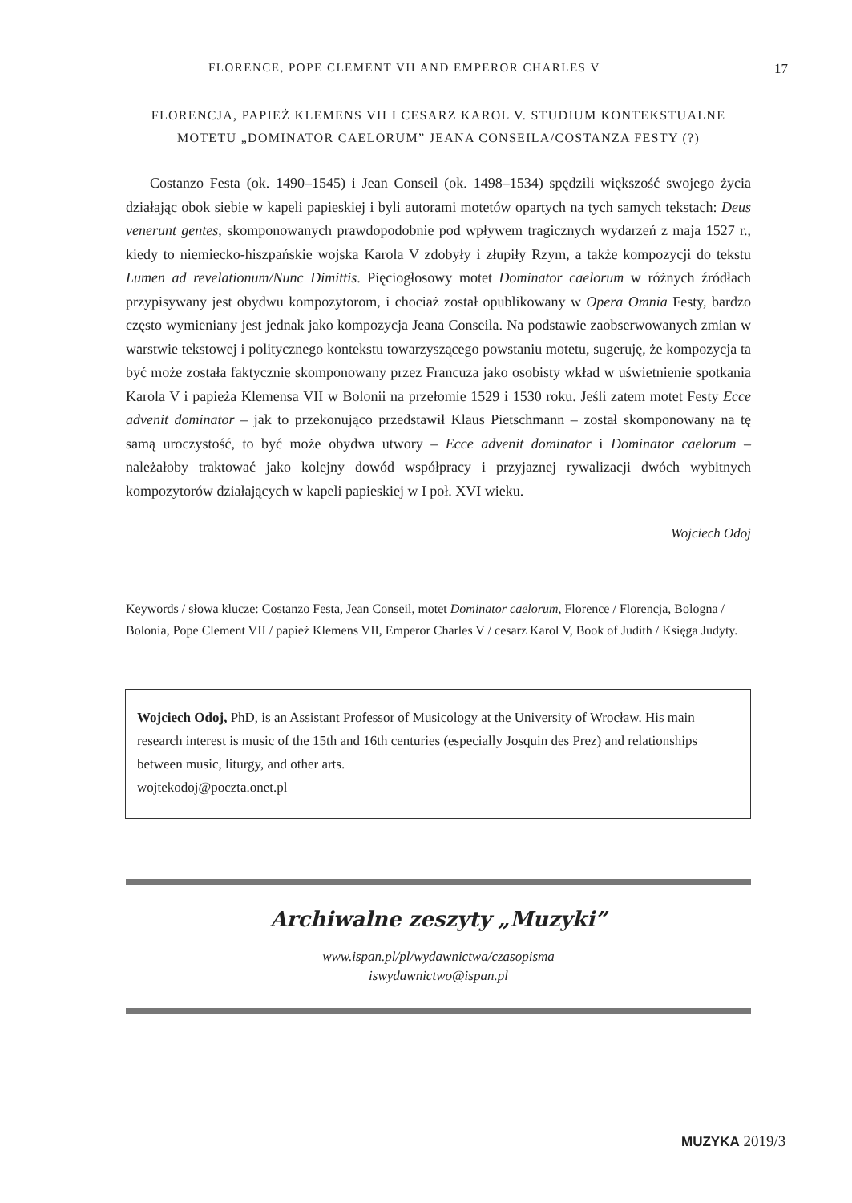FLORENCE, POPE CLEMENT VII AND EMPEROR CHARLES V 17
FLORENCJA, PAPIEŻ KLEMENS VII I CESARZ KAROL V. STUDIUM KONTEKSTUALNE MOTETU „DOMINATOR CAELORUM” JEANA CONSEILA/COSTANZA FESTY (?)
Costanzo Festa (ok. 1490–1545) i Jean Conseil (ok. 1498–1534) spędzili większość swojego życia działając obok siebie w kapeli papieskiej i byli autorami motetów opartych na tych samych tekstach: Deus venerunt gentes, skomponowanych prawdopodobnie pod wpływem tragicznych wydarzeń z maja 1527 r., kiedy to niemiecko-hiszpańskie wojska Karola V zdobyły i złupiły Rzym, a także kompozycji do tekstu Lumen ad revelationum/Nunc Dimittis. Pięciogłosowy motet Dominator caelorum w różnych źródłach przypisywany jest obydwu kompozytorom, i chociaż został opublikowany w Opera Omnia Festy, bardzo często wymieniany jest jednak jako kompozycja Jeana Conseila. Na podstawie zaobserwowanych zmian w warstwie tekstowej i politycznego kontekstu towarzyszącego powstaniu motetu, sugeruję, że kompozycja ta być może została faktycznie skomponowany przez Francuza jako osobisty wkład w uświetnienie spotkania Karola V i papieża Klemensa VII w Bolonii na przełomie 1529 i 1530 roku. Jeśli zatem motet Festy Ecce advenit dominator – jak to przekonująco przedstawił Klaus Pietschmann – został skomponowany na tę samą uroczystość, to być może obydwa utwory – Ecce advenit dominator i Dominator caelorum – należałoby traktować jako kolejny dowód współpracy i przyjaznej rywalizacji dwóch wybitnych kompozytorów działających w kapeli papieskiej w I poł. XVI wieku.
Wojciech Odoj
Keywords / słowa klucze: Costanzo Festa, Jean Conseil, motet Dominator caelorum, Florence / Florencja, Bologna / Bolonia, Pope Clement VII / papież Klemens VII, Emperor Charles V / cesarz Karol V, Book of Judith / Księga Judyty.
Wojciech Odoj, PhD, is an Assistant Professor of Musicology at the University of Wrocław. His main research interest is music of the 15th and 16th centuries (especially Josquin des Prez) and relationships between music, liturgy, and other arts.
wojtekodoj@poczta.onet.pl
Archiwalne zeszyty „Muzyki”
www.ispan.pl/pl/wydawnictwa/czasopisma
iswydawnictwo@ispan.pl
MUZYKA 2019/3